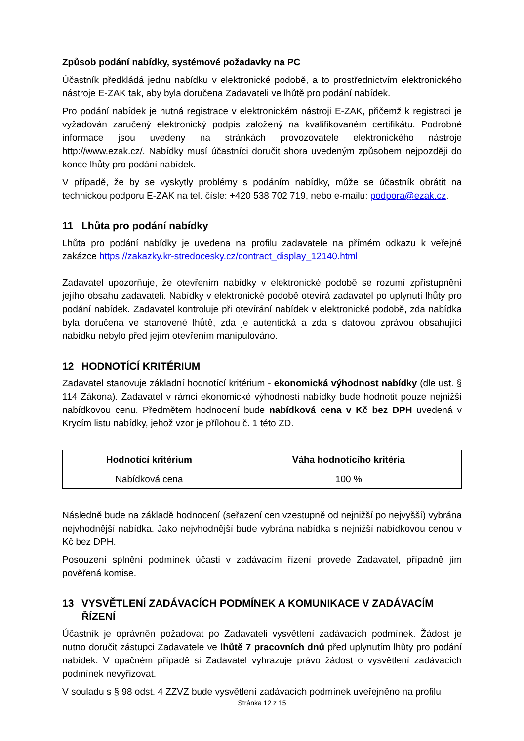Způsob podání nabídky, systémové požadavky na PC
Účastník předkládá jednu nabídku v elektronické podobě, a to prostřednictvím elektronického nástroje E-ZAK tak, aby byla doručena Zadavateli ve lhůtě pro podání nabídek.
Pro podání nabídek je nutná registrace v elektronickém nástroji E-ZAK, přičemž k registraci je vyžadován zaručený elektronický podpis založený na kvalifikovaném certifikátu. Podrobné informace jsou uvedeny na stránkách provozovatele elektronického nástroje http://www.ezak.cz/. Nabídky musí účastníci doručit shora uvedeným způsobem nejpozději do konce lhůty pro podání nabídek.
V případě, že by se vyskytly problémy s podáním nabídky, může se účastník obrátit na technickou podporu E-ZAK na tel. čísle: +420 538 702 719, nebo e-mailu: podpora@ezak.cz.
11 Lhůta pro podání nabídky
Lhůta pro podání nabídky je uvedena na profilu zadavatele na přímém odkazu k veřejné zakázce https://zakazky.kr-stredocesky.cz/contract_display_12140.html
Zadavatel upozorňuje, že otevřením nabídky v elektronické podobě se rozumí zpřístupnění jejího obsahu zadavateli. Nabídky v elektronické podobě otevírá zadavatel po uplynutí lhůty pro podání nabídek. Zadavatel kontroluje při otevírání nabídek v elektronické podobě, zda nabídka byla doručena ve stanovené lhůtě, zda je autentická a zda s datovou zprávou obsahující nabídku nebylo před jejím otevřením manipulováno.
12 HODNOTÍCÍ KRITÉRIUM
Zadavatel stanovuje základní hodnotící kritérium - ekonomická výhodnost nabídky (dle ust. § 114 Zákona). Zadavatel v rámci ekonomické výhodnosti nabídky bude hodnotit pouze nejnižší nabídkovou cenu. Předmětem hodnocení bude nabídková cena v Kč bez DPH uvedená v Krycím listu nabídky, jehož vzor je přílohou č. 1 této ZD.
| Hodnotící kritérium | Váha hodnotícího kritéria |
| --- | --- |
| Nabídková cena | 100 % |
Následně bude na základě hodnocení (seřazení cen vzestupně od nejnižší po nejvyšší) vybrána nejvhodnější nabídka. Jako nejvhodnější bude vybrána nabídka s nejnižší nabídkovou cenou v Kč bez DPH.
Posouzení splnění podmínek účasti v zadávacím řízení provede Zadavatel, případně jím pověřená komise.
13 VYSVĚTLENÍ ZADÁVACÍCH PODMÍNEK A KOMUNIKACE V ZADÁVACÍM ŘÍZENÍ
Účastník je oprávněn požadovat po Zadavateli vysvětlení zadávacích podmínek. Žádost je nutno doručit zástupci Zadavatele ve lhůtě 7 pracovních dnů před uplynutím lhůty pro podání nabídek. V opačném případě si Zadavatel vyhrazuje právo žádost o vysvětlení zadávacích podmínek nevyřizovat.
V souladu s § 98 odst. 4 ZZVZ bude vysvětlení zadávacích podmínek uveřejněno na profilu
Stránka 12 z 15